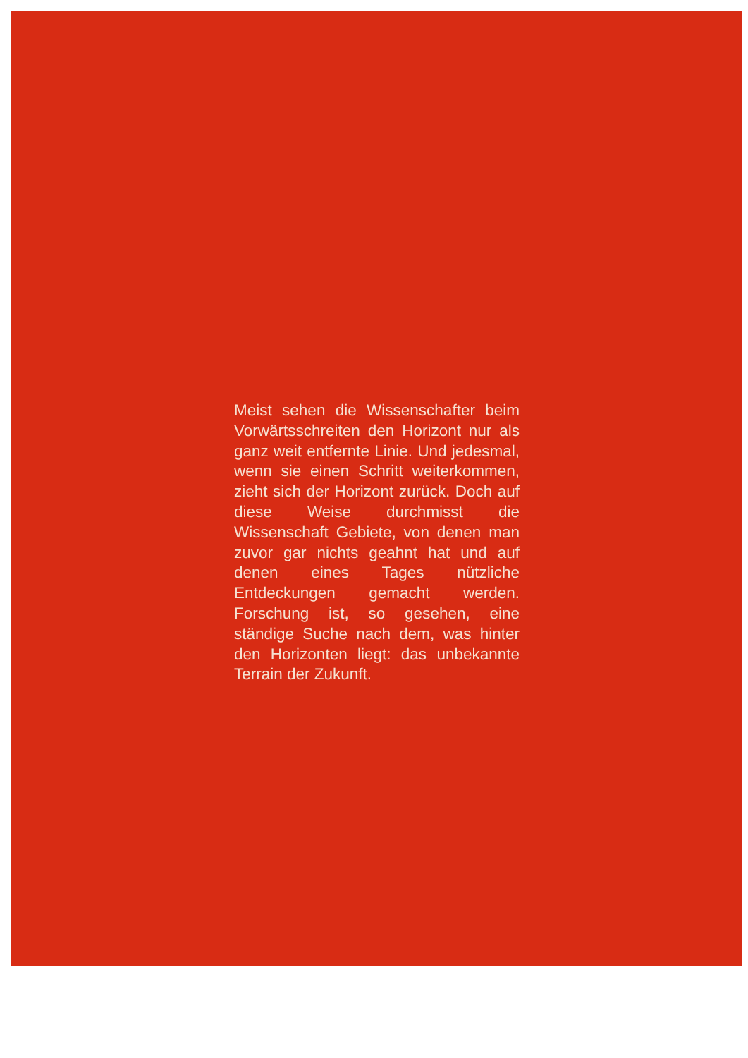Meist sehen die Wissenschafter beim Vorwärtsschreiten den Horizont nur als ganz weit entfernte Linie. Und jedesmal, wenn sie einen Schritt weiterkommen, zieht sich der Horizont zurück. Doch auf diese Weise durch­misst die Wissenschaft Gebiete, von denen man zuvor gar nichts geahnt hat und auf denen eines Tages nützliche Entdeckungen gemacht werden. Forschung ist, so gesehen, eine ständige Suche nach dem, was hinter den Horizonten liegt: das unbekannte Terrain der Zukunft.